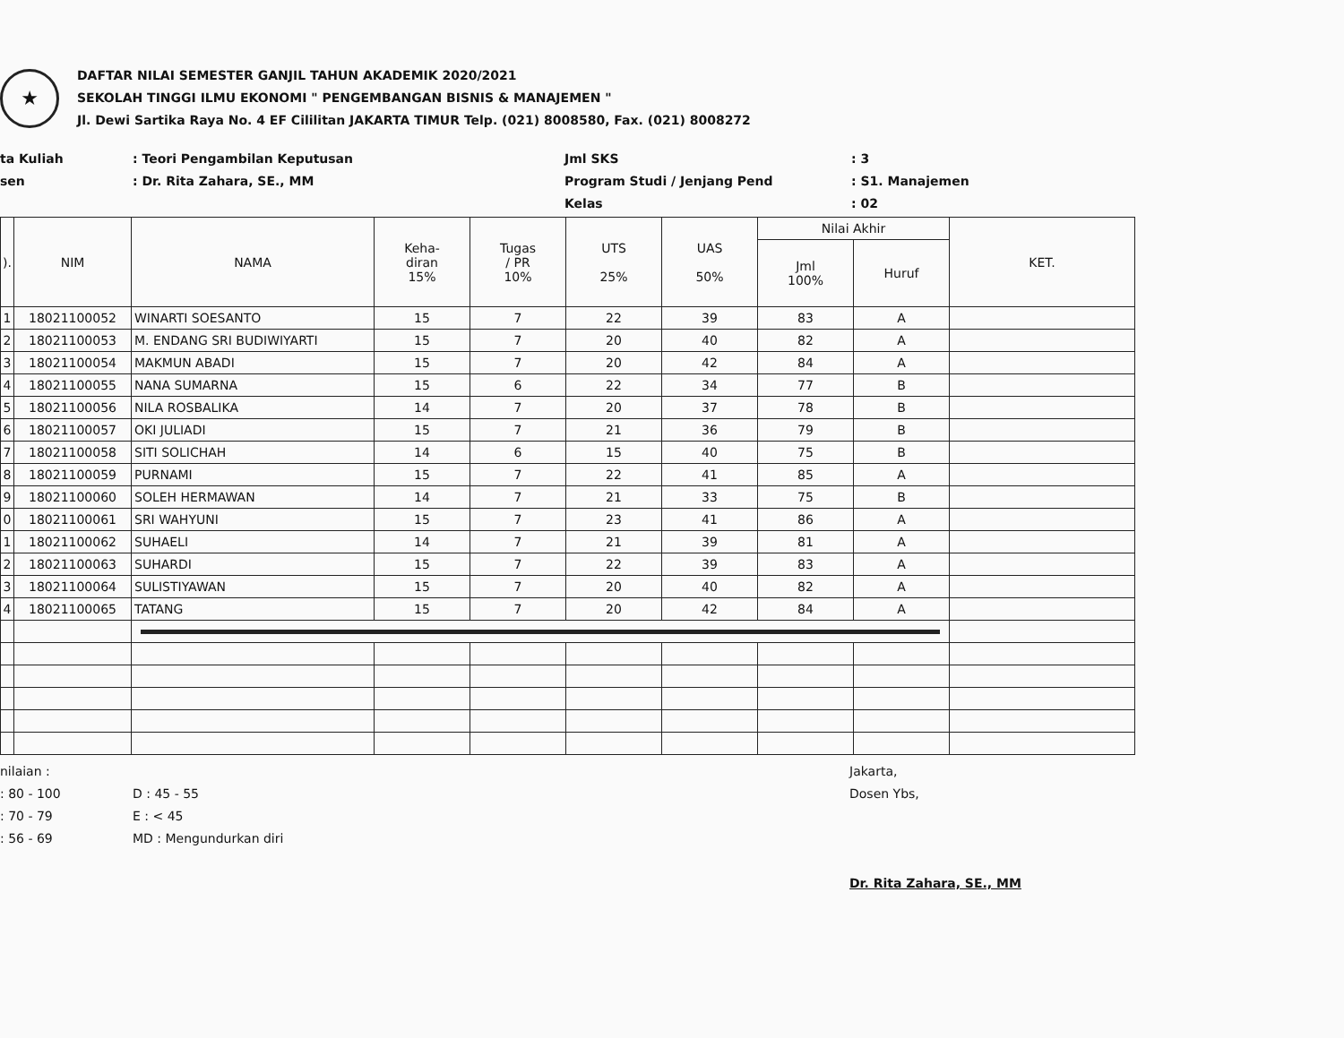★
DAFTAR NILAI SEMESTER GANJIL TAHUN AKADEMIK 2020/2021
SEKOLAH TINGGI ILMU EKONOMI " PENGEMBANGAN BISNIS & MANAJEMEN "
Jl. Dewi Sartika Raya No. 4 EF Cililitan JAKARTA TIMUR Telp. (021) 8008580, Fax. (021) 8008272
ta Kuliah
sen
: Teori Pengambilan Keputusan
: Dr. Rita Zahara, SE., MM
Jml SKS
Program Studi / Jenjang Pend
Kelas
: 3
: S1. Manajemen
: 02
| ). | NIM | NAMA | Keha- diran 15% | Tugas / PR 10% | UTS 25% | UAS 50% | Nilai Akhir | | KET. |
| --- | --- | --- | --- | --- | --- | --- | --- | --- | --- |
| | | | | | | | Jml 100% | Huruf | |
| 1 | 18021100052 | WINARTI SOESANTO | 15 | 7 | 22 | 39 | 83 | A | |
| 2 | 18021100053 | M. ENDANG SRI BUDIWIYARTI | 15 | 7 | 20 | 40 | 82 | A | |
| 3 | 18021100054 | MAKMUN ABADI | 15 | 7 | 20 | 42 | 84 | A | |
| 4 | 18021100055 | NANA SUMARNA | 15 | 6 | 22 | 34 | 77 | B | |
| 5 | 18021100056 | NILA ROSBALIKA | 14 | 7 | 20 | 37 | 78 | B | |
| 6 | 18021100057 | OKI JULIADI | 15 | 7 | 21 | 36 | 79 | B | |
| 7 | 18021100058 | SITI SOLICHAH | 14 | 6 | 15 | 40 | 75 | B | |
| 8 | 18021100059 | PURNAMI | 15 | 7 | 22 | 41 | 85 | A | |
| 9 | 18021100060 | SOLEH HERMAWAN | 14 | 7 | 21 | 33 | 75 | B | |
| 0 | 18021100061 | SRI WAHYUNI | 15 | 7 | 23 | 41 | 86 | A | |
| 1 | 18021100062 | SUHAELI | 14 | 7 | 21 | 39 | 81 | A | |
| 2 | 18021100063 | SUHARDI | 15 | 7 | 22 | 39 | 83 | A | |
| 3 | 18021100064 | SULISTIYAWAN | 15 | 7 | 20 | 40 | 82 | A | |
| 4 | 18021100065 | TATANG | 15 | 7 | 20 | 42 | 84 | A | |
nilaian :
: 80 - 100
: 70 - 79
: 56 - 69
D : 45 - 55
E : < 45
MD : Mengundurkan diri
Jakarta,
Dosen Ybs,
Dr. Rita Zahara, SE., MM